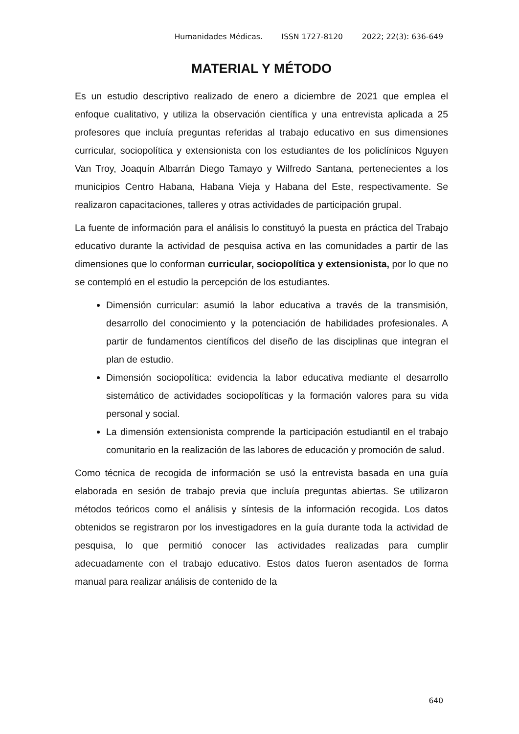Humanidades Médicas. ISSN 1727-8120 2022; 22(3): 636-649
MATERIAL Y MÉTODO
Es un estudio descriptivo realizado de enero a diciembre de 2021 que emplea el enfoque cualitativo, y utiliza la observación científica y una entrevista aplicada a 25 profesores que incluía preguntas referidas al trabajo educativo en sus dimensiones curricular, sociopolítica y extensionista con los estudiantes de los policlínicos Nguyen Van Troy, Joaquín Albarrán Diego Tamayo y Wilfredo Santana, pertenecientes a los municipios Centro Habana, Habana Vieja y Habana del Este, respectivamente. Se realizaron capacitaciones, talleres y otras actividades de participación grupal.
La fuente de información para el análisis lo constituyó la puesta en práctica del Trabajo educativo durante la actividad de pesquisa activa en las comunidades a partir de las dimensiones que lo conforman curricular, sociopolítica y extensionista, por lo que no se contempló en el estudio la percepción de los estudiantes.
Dimensión curricular: asumió la labor educativa a través de la transmisión, desarrollo del conocimiento y la potenciación de habilidades profesionales. A partir de fundamentos científicos del diseño de las disciplinas que integran el plan de estudio.
Dimensión sociopolítica: evidencia la labor educativa mediante el desarrollo sistemático de actividades sociopolíticas y la formación valores para su vida personal y social.
La dimensión extensionista comprende la participación estudiantil en el trabajo comunitario en la realización de las labores de educación y promoción de salud.
Como técnica de recogida de información se usó la entrevista basada en una guía elaborada en sesión de trabajo previa que incluía preguntas abiertas. Se utilizaron métodos teóricos como el análisis y síntesis de la información recogida. Los datos obtenidos se registraron por los investigadores en la guía durante toda la actividad de pesquisa, lo que permitió conocer las actividades realizadas para cumplir adecuadamente con el trabajo educativo. Estos datos fueron asentados de forma manual para realizar análisis de contenido de la
640